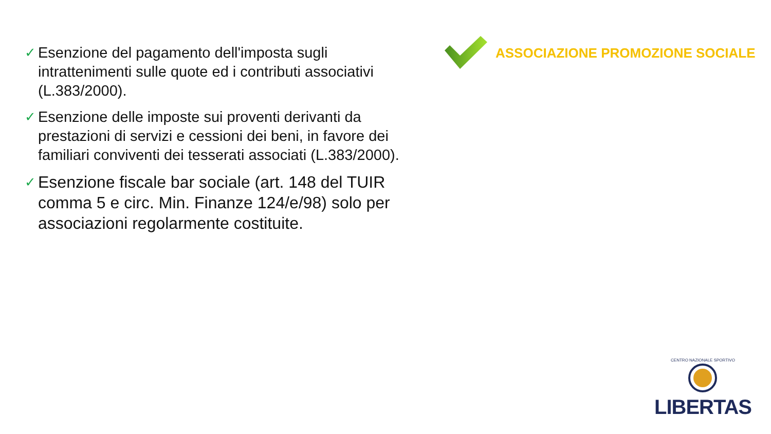✓ Esenzione del pagamento dell'imposta sugli intrattenimenti sulle quote ed i contributi associativi (L.383/2000).
✓ Esenzione delle imposte sui proventi derivanti da prestazioni di servizi e cessioni dei beni, in favore dei familiari conviventi dei tesserati associati (L.383/2000).
✓ Esenzione fiscale bar sociale (art. 148 del TUIR comma 5 e circ. Min. Finanze 124/e/98) solo per associazioni regolarmente costituite.
ASSOCIAZIONE PROMOZIONE SOCIALE
CENTRO NAZIONALE SPORTIVO
LIBERTAS